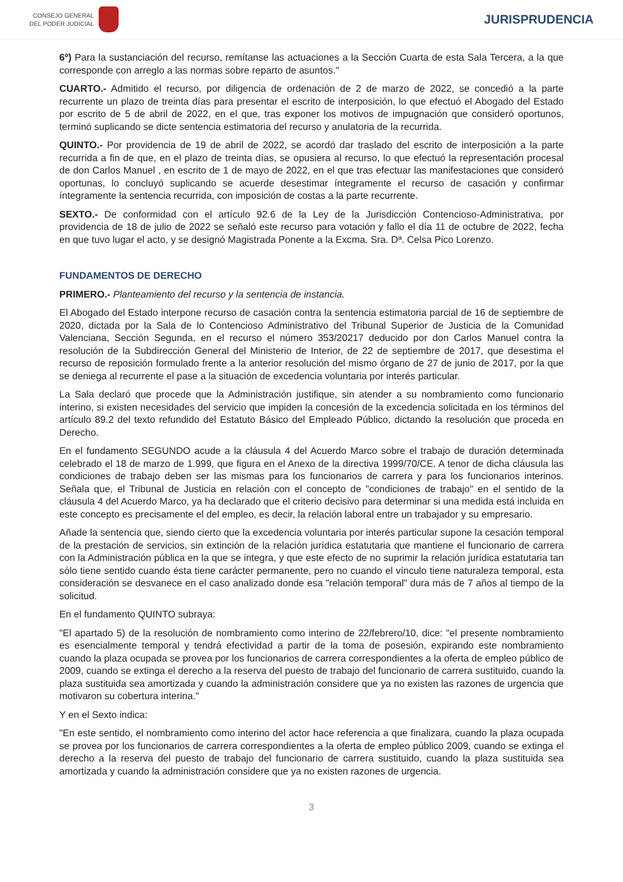CONSEJO GENERAL
DEL PODER JUDICIAL
JURISPRUDENCIA
6º) Para la sustanciación del recurso, remítanse las actuaciones a la Sección Cuarta de esta Sala Tercera, a la que corresponde con arreglo a las normas sobre reparto de asuntos."
CUARTO.- Admitido el recurso, por diligencia de ordenación de 2 de marzo de 2022, se concedió a la parte recurrente un plazo de treinta días para presentar el escrito de interposición, lo que efectuó el Abogado del Estado por escrito de 5 de abril de 2022, en el que, tras exponer los motivos de impugnación que consideró oportunos, terminó suplicando se dicte sentencia estimatoria del recurso y anulatoria de la recurrida.
QUINTO.- Por providencia de 19 de abril de 2022, se acordó dar traslado del escrito de interposición a la parte recurrida a fin de que, en el plazo de treinta días, se opusiera al recurso, lo que efectuó la representación procesal de don Carlos Manuel , en escrito de 1 de mayo de 2022, en el que tras efectuar las manifestaciones que consideró oportunas, lo concluyó suplicando se acuerde desestimar íntegramente el recurso de casación y confirmar íntegramente la sentencia recurrida, con imposición de costas a la parte recurrente.
SEXTO.- De conformidad con el artículo 92.6 de la Ley de la Jurisdicción Contencioso-Administrativa, por providencia de 18 de julio de 2022 se señaló este recurso para votación y fallo el día 11 de octubre de 2022, fecha en que tuvo lugar el acto, y se designó Magistrada Ponente a la Excma. Sra. Dª. Celsa Pico Lorenzo.
FUNDAMENTOS DE DERECHO
PRIMERO.- Planteamiento del recurso y la sentencia de instancia.
El Abogado del Estado interpone recurso de casación contra la sentencia estimatoria parcial de 16 de septiembre de 2020, dictada por la Sala de lo Contencioso Administrativo del Tribunal Superior de Justicia de la Comunidad Valenciana, Sección Segunda, en el recurso el número 353/20217 deducido por don Carlos Manuel contra la resolución de la Subdirección General del Ministerio de Interior, de 22 de septiembre de 2017, que desestima el recurso de reposición formulado frente a la anterior resolución del mismo órgano de 27 de junio de 2017, por la que se deniega al recurrente el pase a la situación de excedencia voluntaria por interés particular.
La Sala declaró que procede que la Administración justifique, sin atender a su nombramiento como funcionario interino, si existen necesidades del servicio que impiden la concesión de la excedencia solicitada en los términos del artículo 89.2 del texto refundido del Estatuto Básico del Empleado Público, dictando la resolución que proceda en Derecho.
En el fundamento SEGUNDO acude a la cláusula 4 del Acuerdo Marco sobre el trabajo de duración determinada celebrado el 18 de marzo de 1.999, que figura en el Anexo de la directiva 1999/70/CE. A tenor de dicha cláusula las condiciones de trabajo deben ser las mismas para los funcionarios de carrera y para los funcionarios interinos. Señala que, el Tribunal de Justicia en relación con el concepto de "condiciones de trabajo" en el sentido de la cláusula 4 del Acuerdo Marco, ya ha declarado que el criterio decisivo para determinar si una medida está incluida en este concepto es precisamente el del empleo, es decir, la relación laboral entre un trabajador y su empresario.
Añade la sentencia que, siendo cierto que la excedencia voluntaria por interés particular supone la cesación temporal de la prestación de servicios, sin extinción de la relación jurídica estatutaria que mantiene el funcionario de carrera con la Administración pública en la que se integra, y que este efecto de no suprimir la relación jurídica estatutaria tan sólo tiene sentido cuando ésta tiene carácter permanente, pero no cuando el vínculo tiene naturaleza temporal, esta consideración se desvanece en el caso analizado donde esa "relación temporal" dura más de 7 años al tiempo de la solicitud.
En el fundamento QUINTO subraya:
"El apartado 5) de la resolución de nombramiento como interino de 22/febrero/10, dice: "el presente nombramiento es esencialmente temporal y tendrá efectividad a partir de la toma de posesión, expirando este nombramiento cuando la plaza ocupada se provea por los funcionarios de carrera correspondientes a la oferta de empleo público de 2009, cuando se extinga el derecho a la reserva del puesto de trabajo del funcionario de carrera sustituido, cuando la plaza sustituida sea amortizada y cuando la administración considere que ya no existen las razones de urgencia que motivaron su cobertura interina."
Y en el Sexto indica:
"En este sentido, el nombramiento como interino del actor hace referencia a que finalizara, cuando la plaza ocupada se provea por los funcionarios de carrera correspondientes a la oferta de empleo público 2009, cuando se extinga el derecho a la reserva del puesto de trabajo del funcionario de carrera sustituido, cuando la plaza sustituida sea amortizada y cuando la administración considere que ya no existen razones de urgencia.
3